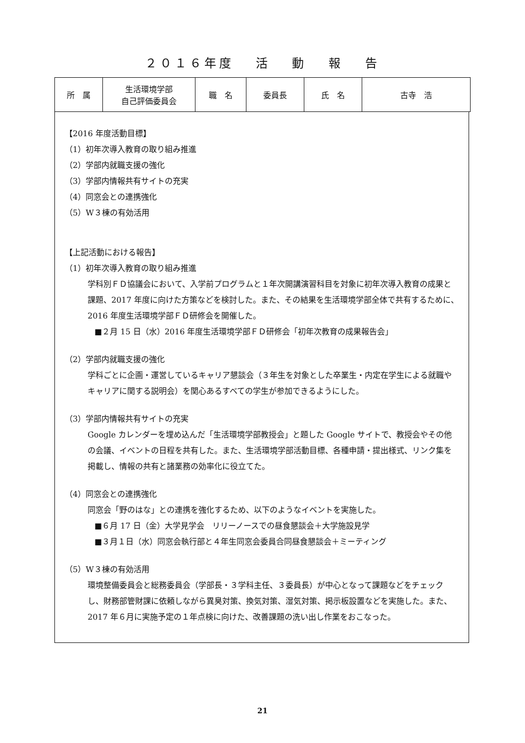２０１６年度　 活　 動　 報　 告
| 所 属 | 生活環境学部 自己評価委員会 | 職 名 | 委員長 | 氏 名 | 古寺 浩 |
【2016 年度活動目標】
（1）初年次導入教育の取り組み推進
（2）学部内就職支援の強化
（3）学部内情報共有サイトの充実
（4）同窓会との連携強化
（5）W３棟の有効活用
【上記活動における報告】
（1）初年次導入教育の取り組み推進
学科別ＦＤ協議会において、入学前プログラムと１年次開講演習科目を対象に初年次導入教育の成果と課題、2017 年度に向けた方策などを検討した。また、その結果を生活環境学部全体で共有するために、2016 年度生活環境学部ＦＤ研修会を開催した。
■２月 15 日（水）2016 年度生活環境学部ＦＤ研修会「初年次教育の成果報告会」
（2）学部内就職支援の強化
学科ごとに企画・運営しているキャリア懇談会（３年生を対象とした卒業生・内定在学生による就職やキャリアに関する説明会）を関心あるすべての学生が参加できるようにした。
（3）学部内情報共有サイトの充実
Google カレンダーを埋め込んだ「生活環境学部教授会」と題した Google サイトで、教授会やその他の会議、イベントの日程を共有した。また、生活環境学部活動目標、各種申請・提出様式、リンク集を掲載し、情報の共有と諸業務の効率化に役立てた。
（4）同窓会との連携強化
同窓会「野のはな」との連携を強化するため、以下のようなイベントを実施した。
■６月 17 日（金）大学見学会　リリーノースでの昼食懇談会＋大学施設見学
■３月１日（水）同窓会執行部と４年生同窓会委員合同昼食懇談会＋ミーティング
（5）W３棟の有効活用
環境整備委員会と総務委員会（学部長・３学科主任、３委員長）が中心となって課題などをチェックし、財務部管財課に依頼しながら異臭対策、換気対策、湿気対策、掲示板設置などを実施した。また、2017 年６月に実施予定の１年点検に向けた、改善課題の洗い出し作業をおこなった。
21